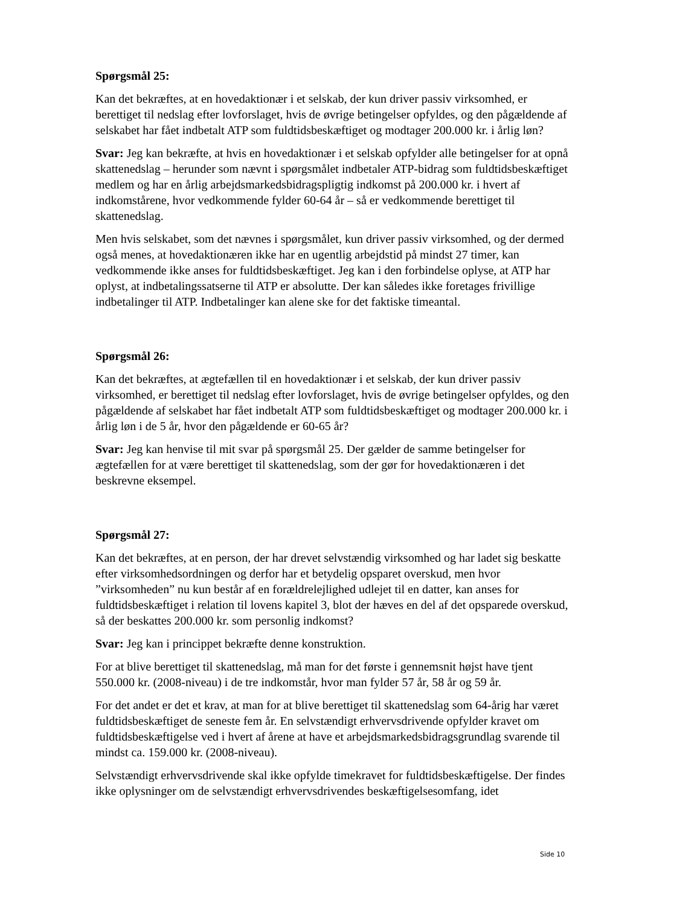Spørgsmål 25:
Kan det bekræftes, at en hovedaktionær i et selskab, der kun driver passiv virksomhed, er berettiget til nedslag efter lovforslaget, hvis de øvrige betingelser opfyldes, og den pågældende af selskabet har fået indbetalt ATP som fuldtidsbeskæftiget og modtager 200.000 kr. i årlig løn?
Svar: Jeg kan bekræfte, at hvis en hovedaktionær i et selskab opfylder alle betingelser for at opnå skattenedslag – herunder som nævnt i spørgsmålet indbetaler ATP-bidrag som fuldtidsbeskæftiget medlem og har en årlig arbejdsmarkedsbidragspligtig indkomst på 200.000 kr. i hvert af indkomstårene, hvor vedkommende fylder 60-64 år – så er vedkommende berettiget til skattenedslag.
Men hvis selskabet, som det nævnes i spørgsmålet, kun driver passiv virksomhed, og der dermed også menes, at hovedaktionæren ikke har en ugentlig arbejdstid på mindst 27 timer, kan vedkommende ikke anses for fuldtidsbeskæftiget. Jeg kan i den forbindelse oplyse, at ATP har oplyst, at indbetalingssatserne til ATP er absolutte. Der kan således ikke foretages frivillige indbetalinger til ATP. Indbetalinger kan alene ske for det faktiske timeantal.
Spørgsmål 26:
Kan det bekræftes, at ægtefællen til en hovedaktionær i et selskab, der kun driver passiv virksomhed, er berettiget til nedslag efter lovforslaget, hvis de øvrige betingelser opfyldes, og den pågældende af selskabet har fået indbetalt ATP som fuldtidsbeskæftiget og modtager 200.000 kr. i årlig løn i de 5 år, hvor den pågældende er 60-65 år?
Svar: Jeg kan henvise til mit svar på spørgsmål 25. Der gælder de samme betingelser for ægtefællen for at være berettiget til skattenedslag, som der gør for hovedaktionæren i det beskrevne eksempel.
Spørgsmål 27:
Kan det bekræftes, at en person, der har drevet selvstændig virksomhed og har ladet sig beskatte efter virksomhedsordningen og derfor har et betydelig opsparet overskud, men hvor ”virksomheden” nu kun består af en forældrelejlighed udlejet til en datter, kan anses for fuldtidsbeskæftiget i relation til lovens kapitel 3, blot der hæves en del af det opsparede overskud, så der beskattes 200.000 kr. som personlig indkomst?
Svar: Jeg kan i princippet bekræfte denne konstruktion.
For at blive berettiget til skattenedslag, må man for det første i gennemsnit højst have tjent 550.000 kr. (2008-niveau) i de tre indkomstår, hvor man fylder 57 år, 58 år og 59 år.
For det andet er det et krav, at man for at blive berettiget til skattenedslag som 64-årig har været fuldtidsbeskæftiget de seneste fem år. En selvstændigt erhvervsdrivende opfylder kravet om fuldtidsbeskæftigelse ved i hvert af årene at have et arbejdsmarkedsbidragsgrundlag svarende til mindst ca. 159.000 kr. (2008-niveau).
Selvstændigt erhvervsdrivende skal ikke opfylde timekravet for fuldtidsbeskæftigelse. Der findes ikke oplysninger om de selvstændigt erhvervsdrivendes beskæftigelsesomfang, idet
Side 10